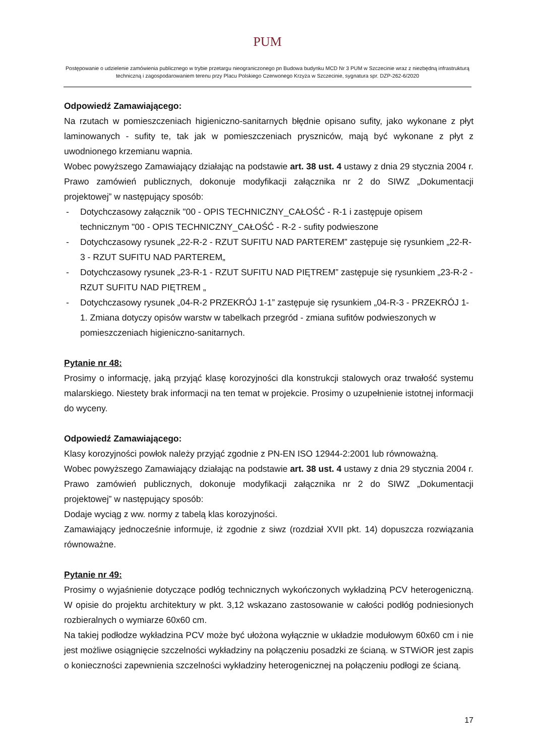PUM
Postępowanie o udzielenie zamówienia publicznego w trybie przetargu nieograniczonego pn Budowa budynku MCD Nr 3 PUM w Szczecinie wraz z niezbędną infrastrukturą techniczną i zagospodarowaniem terenu przy Placu Polskiego Czerwonego Krzyża w Szczecinie, sygnatura spr. DZP-262-6/2020
Odpowiedź Zamawiającego:
Na rzutach w pomieszczeniach higieniczno-sanitarnych błędnie opisano sufity, jako wykonane z płyt laminowanych - sufity te, tak jak w pomieszczeniach pryszniców, mają być wykonane z płyt z uwodnionego krzemianu wapnia.
Wobec powyższego Zamawiający działając na podstawie art. 38 ust. 4 ustawy z dnia 29 stycznia 2004 r. Prawo zamówień publicznych, dokonuje modyfikacji załącznika nr 2 do SIWZ „Dokumentacji projektowej” w następujący sposób:
- Dotychczasowy załącznik "00 - OPIS TECHNICZNY_CAŁOŚĆ - R-1 i zastępuje opisem technicznym "00 - OPIS TECHNICZNY_CAŁOŚĆ - R-2 - sufity podwieszone
- Dotychczasowy rysunek „22-R-2 - RZUT SUFITU NAD PARTEREM” zastępuje się rysunkiem „22-R-3 - RZUT SUFITU NAD PARTEREM„
- Dotychczasowy rysunek „23-R-1 - RZUT SUFITU NAD PIĘTREM” zastępuje się rysunkiem „23-R-2 - RZUT SUFITU NAD PIĘTREM „
- Dotychczasowy rysunek „04-R-2 PRZEKRÓJ 1-1” zastępuje się rysunkiem „04-R-3 - PRZEKRÓJ 1-1. Zmiana dotyczy opisów warstw w tabelkach przegród - zmiana sufitów podwieszonych w pomieszczeniach higieniczno-sanitarnych.
Pytanie nr 48:
Prosimy o informację, jaką przyjąć klasę korozyjności dla konstrukcji stalowych oraz trwałość systemu malarskiego. Niestety brak informacji na ten temat w projekcie. Prosimy o uzupełnienie istotnej informacji do wyceny.
Odpowiedź Zamawiającego:
Klasy korozyjności powłok należy przyjąć zgodnie z PN-EN ISO 12944-2:2001 lub równoważną.
Wobec powyższego Zamawiający działając na podstawie art. 38 ust. 4 ustawy z dnia 29 stycznia 2004 r. Prawo zamówień publicznych, dokonuje modyfikacji załącznika nr 2 do SIWZ „Dokumentacji projektowej” w następujący sposób:
Dodaje wyciąg z ww. normy z tabelą klas korozyjności.
Zamawiający jednocześnie informuje, iż zgodnie z siwz (rozdział XVII pkt. 14) dopuszcza rozwiązania równoważne.
Pytanie nr 49:
Prosimy o wyjaśnienie dotyczące podłóg technicznych wykończonych wykładziną PCV heterogeniczną. W opisie do projektu architektury w pkt. 3,12 wskazano zastosowanie w całości podłóg podniesionych rozbieralnych o wymiarze 60x60 cm.
Na takiej podłodze wykładzina PCV może być ułożona wyłącznie w układzie modułowym 60x60 cm i nie jest możliwe osiągnięcie szczelności wykładziny na połączeniu posadzki ze ścianą. w STWiOR jest zapis o konieczności zapewnienia szczelności wykładziny heterogenicznej na połączeniu podłogi ze ścianą.
17